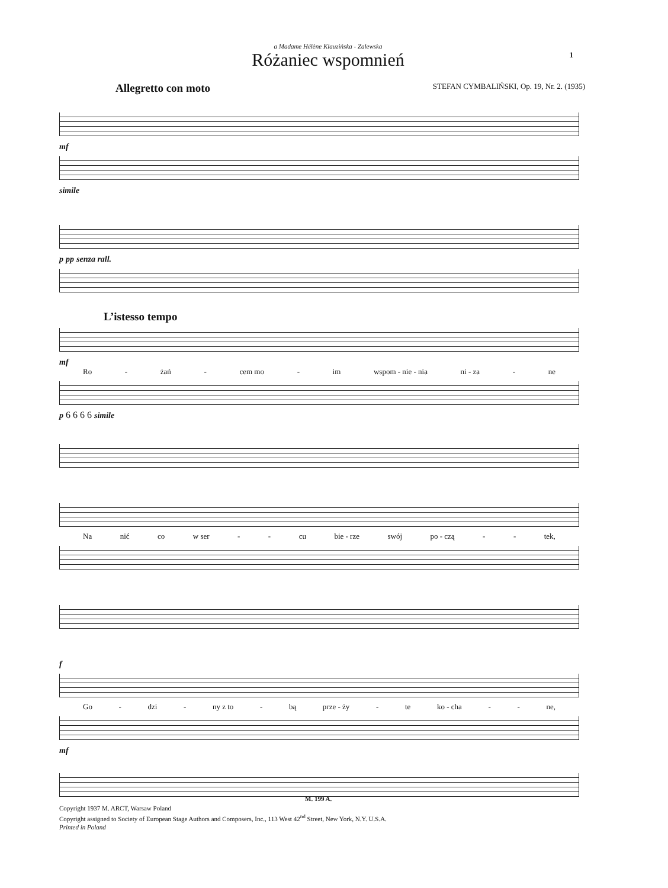1
a Madame Hélène Klauzińska - Zalewska
Różaniec wspomnień
Allegretto con moto STEFAN CYMBALIŃSKI, Op. 19, Nr. 2. (1935)
mf
simile
p pp senza rall.
L’istesso tempo
mf
Ro - żań - cem mo - im wspom - nie - nia ni - za - ne
p 6 6 6 6 simile
Na nić co w ser - - cu bie - rze swój po - czą - - tek,
f
Go - dzi - ny z to - bą prze - ży - te ko - cha - - ne,
mf
M. 199 A.
Copyright 1937 M. ARCT, Warsaw Poland
Copyright assigned to Society of European Stage Authors and Composers, Inc., 113 West 42<sup>nd</sup> Street, New York, N.Y. U.S.A.
Printed in Poland